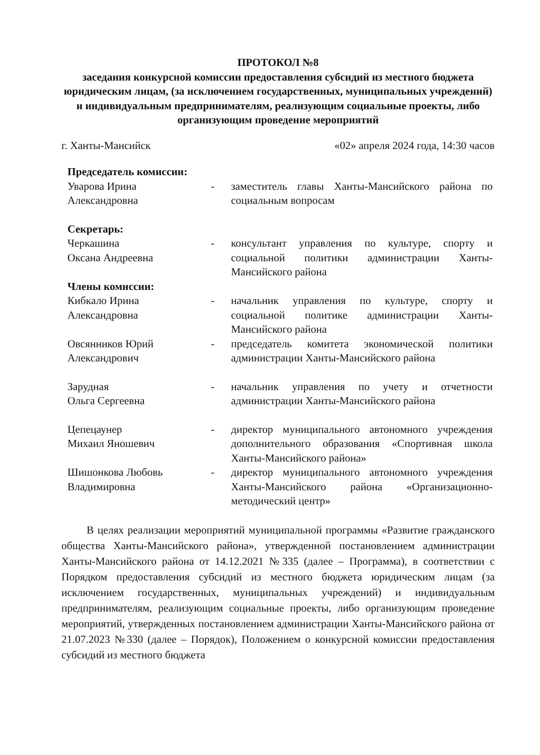ПРОТОКОЛ №8
заседания конкурсной комиссии предоставления субсидий из местного бюджета юридическим лицам, (за исключением государственных, муниципальных учреждений) и индивидуальным предпринимателям, реализующим социальные проекты, либо организующим проведение мероприятий
г. Ханты-Мансийск «02» апреля 2024 года, 14:30 часов
Председатель комиссии:
Уварова Ирина
Александровна
- заместитель главы Ханты-Мансийского района по социальным вопросам
Секретарь:
Черкашина
Оксана Андреевна
- консультант управления по культуре, спорту и социальной политики администрации Ханты-Мансийского района
Члены комиссии:
Кибкало Ирина
Александровна
- начальник управления по культуре, спорту и социальной политике администрации Ханты-Мансийского района
Овсянников Юрий
Александрович
- председатель комитета экономической политики администрации Ханты-Мансийского района
Зарудная
Ольга Сергеевна
- начальник управления по учету и отчетности администрации Ханты-Мансийского района
Цепецаунер
Михаил Яношевич
- директор муниципального автономного учреждения дополнительного образования «Спортивная школа Ханты-Мансийского района»
Шишонкова Любовь
Владимировна
- директор муниципального автономного учреждения Ханты-Мансийского района «Организационно-методический центр»
В целях реализации мероприятий муниципальной программы «Развитие гражданского общества Ханты-Мансийского района», утвержденной постановлением администрации Ханты-Мансийского района от 14.12.2021 №335 (далее – Программа), в соответствии с Порядком предоставления субсидий из местного бюджета юридическим лицам (за исключением государственных, муниципальных учреждений) и индивидуальным предпринимателям, реализующим социальные проекты, либо организующим проведение мероприятий, утвержденных постановлением администрации Ханты-Мансийского района от 21.07.2023 №330 (далее – Порядок), Положением о конкурсной комиссии предоставления субсидий из местного бюджета